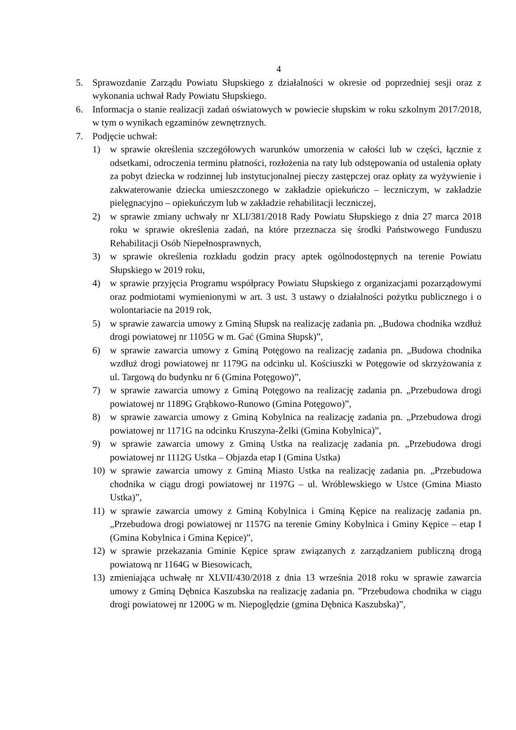4
5. Sprawozdanie Zarządu Powiatu Słupskiego z działalności w okresie od poprzedniej sesji oraz z wykonania uchwał Rady Powiatu Słupskiego.
6. Informacja o stanie realizacji zadań oświatowych w powiecie słupskim w roku szkolnym 2017/2018, w tym o wynikach egzaminów zewnętrznych.
7. Podjęcie uchwał:
1) w sprawie określenia szczegółowych warunków umorzenia w całości lub w części, łącznie z odsetkami, odroczenia terminu płatności, rozłożenia na raty lub odstępowania od ustalenia opłaty za pobyt dziecka w rodzinnej lub instytucjonalnej pieczy zastępczej oraz opłaty za wyżywienie i zakwaterowanie dziecka umieszczonego w zakładzie opiekuńczo – leczniczym, w zakładzie pielęgnacyjno – opiekuńczym lub w zakładzie rehabilitacji leczniczej,
2) w sprawie zmiany uchwały nr XLI/381/2018 Rady Powiatu Słupskiego z dnia 27 marca 2018 roku w sprawie określenia zadań, na które przeznacza się środki Państwowego Funduszu Rehabilitacji Osób Niepełnosprawnych,
3) w sprawie określenia rozkładu godzin pracy aptek ogólnodostępnych na terenie Powiatu Słupskiego w 2019 roku,
4) w sprawie przyjęcia Programu współpracy Powiatu Słupskiego z organizacjami pozarządowymi oraz podmiotami wymienionymi w art. 3 ust. 3 ustawy o działalności pożytku publicznego i o wolontariacie na 2019 rok,
5) w sprawie zawarcia umowy z Gminą Słupsk na realizację zadania pn. „Budowa chodnika wzdłuż drogi powiatowej nr 1105G w m. Gać (Gmina Słupsk)”,
6) w sprawie zawarcia umowy z Gminą Potęgowo na realizację zadania pn. „Budowa chodnika wzdłuż drogi powiatowej nr 1179G na odcinku ul. Kościuszki w Potęgowie od skrzyżowania z ul. Targową do budynku nr 6 (Gmina Potęgowo)”,
7) w sprawie zawarcia umowy z Gminą Potęgowo na realizację zadania pn. „Przebudowa drogi powiatowej nr 1189G Grąbkowo-Runowo (Gmina Potęgowo)”,
8) w sprawie zawarcia umowy z Gminą Kobylnica na realizację zadania pn. „Przebudowa drogi powiatowej nr 1171G na odcinku Kruszyna-Żelki (Gmina Kobylnica)”,
9) w sprawie zawarcia umowy z Gminą Ustka na realizację zadania pn. „Przebudowa drogi powiatowej nr 1112G Ustka – Objazda etap I (Gmina Ustka)
10) w sprawie zawarcia umowy z Gminą Miasto Ustka na realizację zadania pn. „Przebudowa chodnika w ciągu drogi powiatowej nr 1197G – ul. Wróblewskiego w Ustce (Gmina Miasto Ustka)”,
11) w sprawie zawarcia umowy z Gminą Kobylnica i Gminą Kępice na realizację zadania pn. „Przebudowa drogi powiatowej nr 1157G na terenie Gminy Kobylnica i Gminy Kępice – etap I (Gmina Kobylnica i Gmina Kępice)”,
12) w sprawie przekazania Gminie Kępice spraw związanych z zarządzaniem publiczną drogą powiatową nr 1164G w Biesowicach,
13) zmieniająca uchwałę nr XLVII/430/2018 z dnia 13 września 2018 roku w sprawie zawarcia umowy z Gminą Dębnica Kaszubska na realizację zadania pn. ”Przebudowa chodnika w ciągu drogi powiatowej nr 1200G w m. Niepoględzie (gmina Dębnica Kaszubska)”,